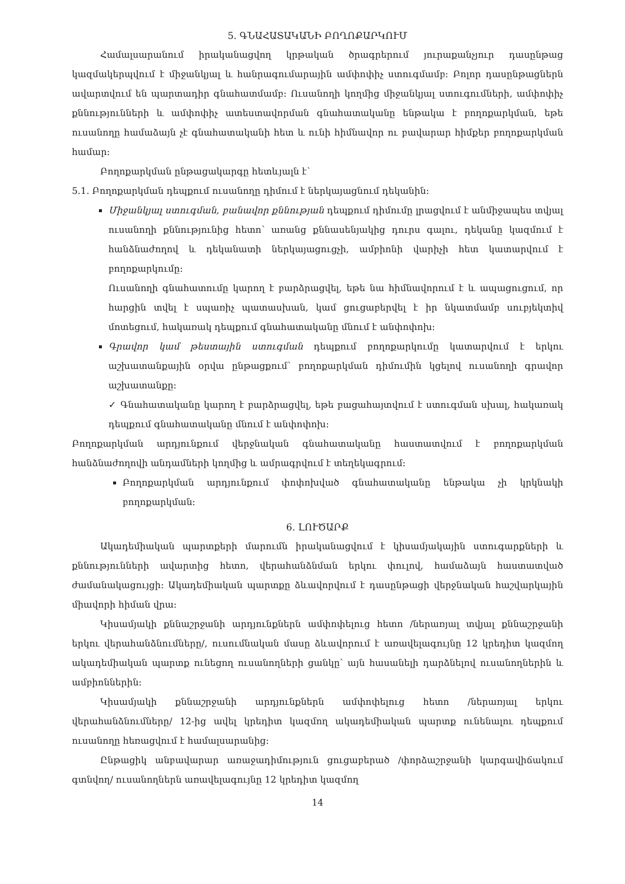5. ԳՆԱՀԱՏԱԿԱՆԻ ԲՈՂՈՔԱՐԿՈՒՄ
Համալսարանում իրականացվող կրթական ծրագրերում յուրաքանչյուր դասընթաց կազմակերպվում է միջանկյալ և հանրագումարային ամփոփիչ ստուգմամբ: Բոլոր դասընթացներն ավարտվում են պարտադիր գնահատմամբ: Ուսանողի կողմից միջանկյալ ստուգումների, ամփոփիչ քննությունների և ամփոփիչ ատեստավորման գնահատականը ենթակա է բողոքարկման, եթե ուսանողը համաձայն չէ գնահատականի հետ և ունի հիմնավոր ու բավարար հիմքեր բողոքարկման համար:
Բողոքարկման ընթացակարգը հետևյալն է՝
5.1. Բողոքարկման դեպքում ուսանողը դիմում է ներկայացնում դեկանին:
Միջանկյալ ստուգման, բանավոր քննության դեպքում դիմումը լրացվում է անմիջապես տվյալ ուսանողի քննությունից հետո՝ առանց քննասենյակից դուրս գալու, դեկանը կազմում է հանձնաժողով և դեկանատի ներկայացուցչի, ամբիոնի վարիչի հետ կատարվում է բողոքարկումը:
Ուսանողի գնահատումը կարող է բարձրացվել, եթե նա հիմնավորում է և ապացուցում, որ հարցին տվել է սպառիչ պատասխան, կամ ցուցաբերվել է իր նկատմամբ սուբյեկտիվ մոտեցում, հակառակ դեպքում գնահատականը մնում է անփոփոխ:
Գրավոր կամ թեստային ստուգման դեպքում բողոքարկումը կատարվում է երկու աշխատանքային օրվա ընթացքում՝ բողոքարկման դիմումին կցելով ուսանողի գրավոր աշխատանքը:
✓ Գնահատականը կարող է բարձրացվել, եթե բացահայտվում է ստուգման սխալ, հակառակ դեպքում գնահատականը մնում է անփոփոխ:
Բողոքարկման արդյունքում վերջնական գնահատականը հաստատվում է բողոքարկման հանձնաժողովի անդամների կողմից և ամրագրվում է տեղեկագրում:
Բողոքարկման արդյունքում փոփոխված գնահատականը ենթակա չի կրկնակի բողոքարկման:
6. ԼՈՒԾԱՐՔ
Ակադեմիական պարտքերի մարումն իրականացվում է կիսամյակային ստուգարքների և քննությունների ավարտից հետո, վերահանձնման երկու փուլով, համաձայն հաստատված ժամանակացույցի: Ակադեմիական պարտքը ձևավորվում է դասընթացի վերջնական հաշվարկային միավորի հիման վրա:
Կիսամյակի քննաշրջանի արդյունքներն ամփոփելուց հետո /ներառյալ տվյալ քննաշրջանի երկու վերահանձնումները/, ուսումնական մասը ձևավորում է առավելագույնը 12 կրեդիտ կազմող ակադեմիական պարտք ունեցող ուսանողների ցանկը՝ այն հասանելի դարձնելով ուսանողներին և ամբիոններին:
Կիսամյակի քննաշրջանի արդյունքներն ամփոփելուց հետո /ներառյալ երկու վերահանձնումները/ 12-ից ավել կրեդիտ կազմող ակադեմիական պարտք ունենալու դեպքում ուսանողը հեռացվում է համալսարանից:
Ընթացիկ անբավարար առաջադիմություն ցուցաբերած /փորձաշրջանի կարգավիճակում գտնվող/ ուսանողներն առավելագույնը 12 կրեդիտ կազմող
14